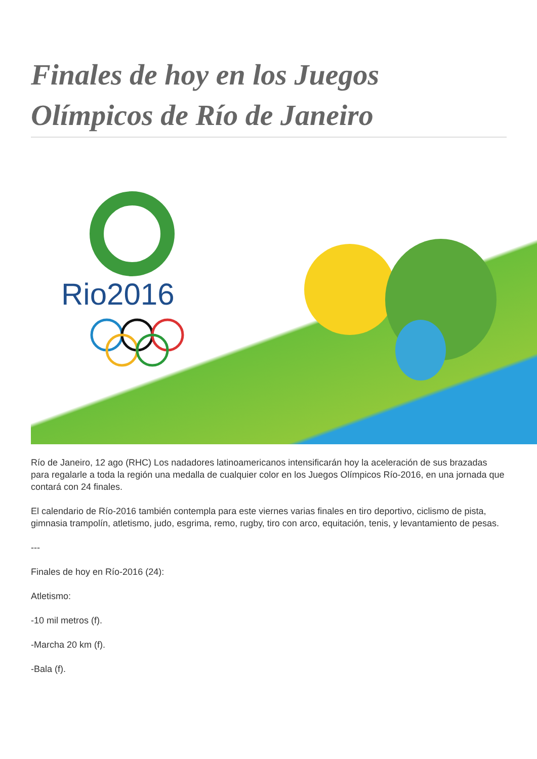Finales de hoy en los Juegos Olímpicos de Río de Janeiro
Rio2016
Río de Janeiro, 12 ago (RHC) Los nadadores latinoamericanos intensificarán hoy la aceleración de sus brazadas para regalarle a toda la región una medalla de cualquier color en los Juegos Olímpicos Río-2016, en una jornada que contará con 24 finales.
El calendario de Río-2016 también contempla para este viernes varias finales en tiro deportivo, ciclismo de pista, gimnasia trampolín, atletismo, judo, esgrima, remo, rugby, tiro con arco, equitación, tenis, y levantamiento de pesas.
---
Finales de hoy en Río-2016 (24):
Atletismo:
-10 mil metros (f).
-Marcha 20 km (f).
-Bala (f).